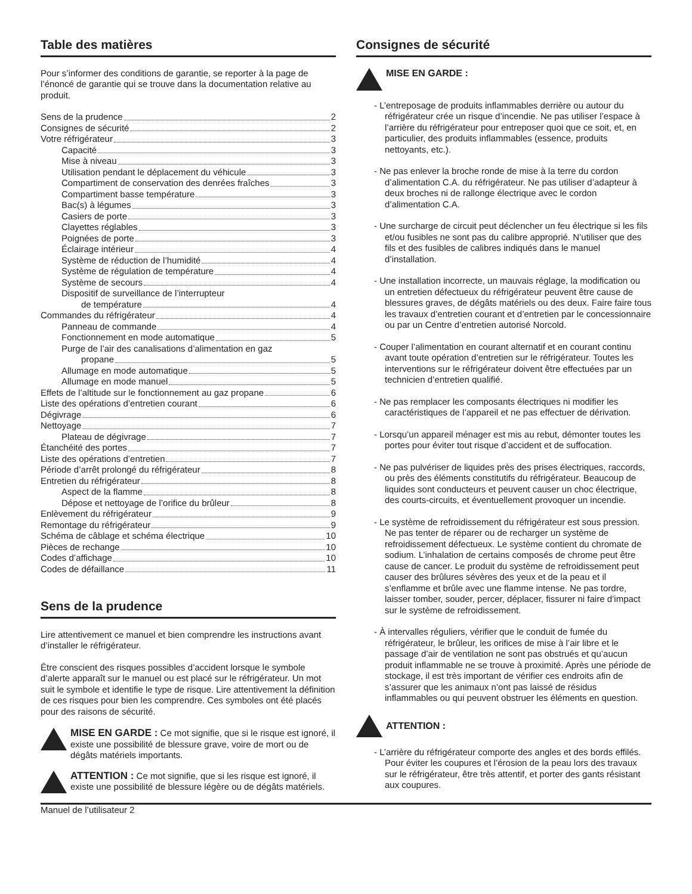Table des matières
Pour s’informer des conditions de garantie, se reporter à la page de l’énoncé de garantie qui se trouve dans la documentation relative au produit.
Sens de la prudence 2
Consignes de sécurité 2
Votre réfrigérateur 3
Capacité 3
Mise à niveau 3
Utilisation pendant le déplacement du véhicule 3
Compartiment de conservation des denrées fraîches 3
Compartiment basse température 3
Bac(s) à légumes 3
Casiers de porte 3
Clayettes réglables 3
Poignées de porte 3
Éclairage intérieur 4
Système de réduction de l’humidité 4
Système de régulation de température 4
Système de secours 4
Dispositif de surveillance de l’interrupteur
de température 4
Commandes du réfrigérateur 4
Panneau de commande 4
Fonctionnement en mode automatique 5
Purge de l’air des canalisations d’alimentation en gaz
propane 5
Allumage en mode automatique 5
Allumage en mode manuel 5
Effets de l’altitude sur le fonctionnement au gaz propane 6
Liste des opérations d’entretien courant 6
Dégivrage 6
Nettoyage 7
Plateau de dégivrage 7
Étanchéité des portes 7
Liste des opérations d’entretien 7
Période d’arrêt prolongé du réfrigérateur 8
Entretien du réfrigérateur 8
Aspect de la flamme 8
Dépose et nettoyage de l’orifice du brûleur 8
Enlèvement du réfrigérateur 9
Remontage du réfrigérateur 9
Schéma de câblage et schéma électrique 10
Pièces de rechange 10
Codes d’affichage 10
Codes de défaillance 11
Sens de la prudence
Lire attentivement ce manuel et bien comprendre les instructions avant d’installer le réfrigérateur.
Être conscient des risques possibles d’accident lorsque le symbole d’alerte apparaît sur le manuel ou est placé sur le réfrigérateur. Un mot suit le symbole et identifie le type de risque. Lire attentivement la définition de ces risques pour bien les comprendre. Ces symboles ont été placés pour des raisons de sécurité.
MISE EN GARDE : Ce mot signifie, que si le risque est ignoré, il existe une possibilité de blessure grave, voire de mort ou de dégâts matériels importants.
ATTENTION : Ce mot signifie, que si les risque est ignoré, il existe une possibilité de blessure légère ou de dégâts matériels.
Consignes de sécurité
MISE EN GARDE :
- L’entreposage de produits inflammables derrière ou autour du réfrigérateur crée un risque d’incendie. Ne pas utiliser l’espace à l’arrière du réfrigérateur pour entreposer quoi que ce soit, et, en particulier, des produits inflammables (essence, produits nettoyants, etc.).
- Ne pas enlever la broche ronde de mise à la terre du cordon d’alimentation C.A. du réfrigérateur. Ne pas utiliser d’adapteur à deux broches ni de rallonge électrique avec le cordon d’alimentation C.A.
- Une surcharge de circuit peut déclencher un feu électrique si les fils et/ou fusibles ne sont pas du calibre approprié. N’utiliser que des fils et des fusibles de calibres indiqués dans le manuel d’installation.
- Une installation incorrecte, un mauvais réglage, la modification ou un entretien défectueux du réfrigérateur peuvent être cause de blessures graves, de dégâts matériels ou des deux. Faire faire tous les travaux d’entretien courant et d’entretien par le concessionnaire ou par un Centre d’entretien autorisé Norcold.
- Couper l’alimentation en courant alternatif et en courant continu avant toute opération d’entretien sur le réfrigérateur. Toutes les interventions sur le réfrigérateur doivent être effectuées par un technicien d’entretien qualifié.
- Ne pas remplacer les composants électriques ni modifier les caractéristiques de l’appareil et ne pas effectuer de dérivation.
- Lorsqu’un appareil ménager est mis au rebut, démonter toutes les portes pour éviter tout risque d’accident et de suffocation.
- Ne pas pulvériser de liquides près des prises électriques, raccords, ou près des éléments constitutifs du réfrigérateur. Beaucoup de liquides sont conducteurs et peuvent causer un choc électrique, des courts-circuits, et éventuellement provoquer un incendie.
- Le système de refroidissement du réfrigérateur est sous pression. Ne pas tenter de réparer ou de recharger un système de refroidissement défectueux. Le système contient du chromate de sodium. L’inhalation de certains composés de chrome peut être cause de cancer. Le produit du système de refroidissement peut causer des brûlures sévères des yeux et de la peau et il s’enflamme et brûle avec une flamme intense. Ne pas tordre, laisser tomber, souder, percer, déplacer, fissurer ni faire d’impact sur le système de refroidissement.
- À intervalles réguliers, vérifier que le conduit de fumée du réfrigérateur, le brûleur, les orifices de mise à l’air libre et le passage d’air de ventilation ne sont pas obstrués et qu’aucun produit inflammable ne se trouve à proximité. Après une période de stockage, il est très important de vérifier ces endroits afin de s’assurer que les animaux n’ont pas laissé de résidus inflammables ou qui peuvent obstruer les éléments en question.
ATTENTION :
- L’arrière du réfrigérateur comporte des angles et des bords effilés. Pour éviter les coupures et l’érosion de la peau lors des travaux sur le réfrigérateur, être très attentif, et porter des gants résistant aux coupures.
Manuel de l’utilisateur 2